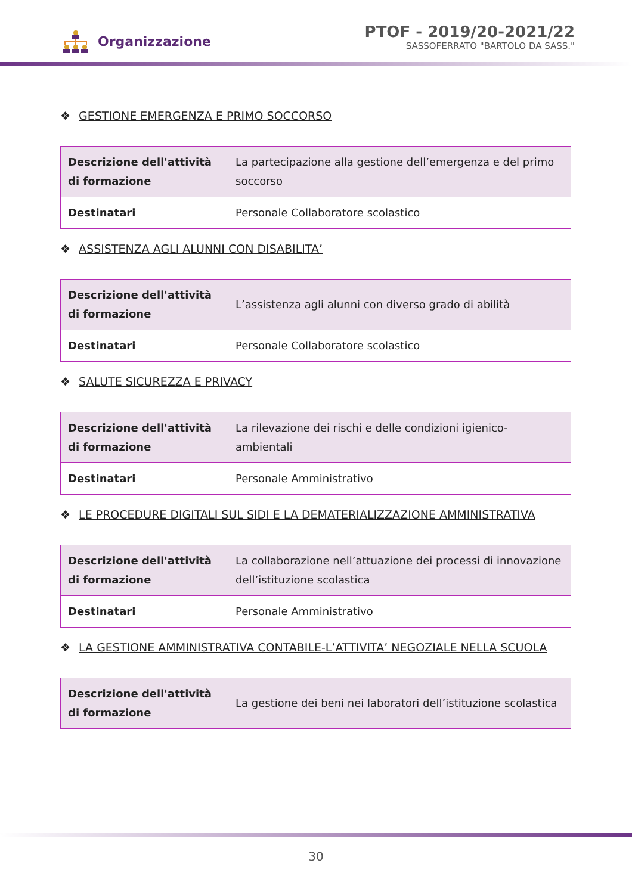Organizzazione
PTOF - 2019/20-2021/22
SASSOFERRATO "BARTOLO DA SASS."
❖ GESTIONE EMERGENZA E PRIMO SOCCORSO
| Descrizione dell'attività di formazione | La partecipazione alla gestione dell’emergenza e del primo soccorso |
| Destinatari | Personale Collaboratore scolastico |
❖ ASSISTENZA AGLI ALUNNI CON DISABILITA’
| Descrizione dell'attività di formazione | L’assistenza agli alunni con diverso grado di abilità |
| Destinatari | Personale Collaboratore scolastico |
❖ SALUTE SICUREZZA E PRIVACY
| Descrizione dell'attività di formazione | La rilevazione dei rischi e delle condizioni igienico-ambientali |
| Destinatari | Personale Amministrativo |
❖ LE PROCEDURE DIGITALI SUL SIDI E LA DEMATERIALIZZAZIONE AMMINISTRATIVA
| Descrizione dell'attività di formazione | La collaborazione nell’attuazione dei processi di innovazione dell’istituzione scolastica |
| Destinatari | Personale Amministrativo |
❖ LA GESTIONE AMMINISTRATIVA CONTABILE-L’ATTIVITA’ NEGOZIALE NELLA SCUOLA
| Descrizione dell'attività di formazione | La gestione dei beni nei laboratori dell’istituzione scolastica |
30